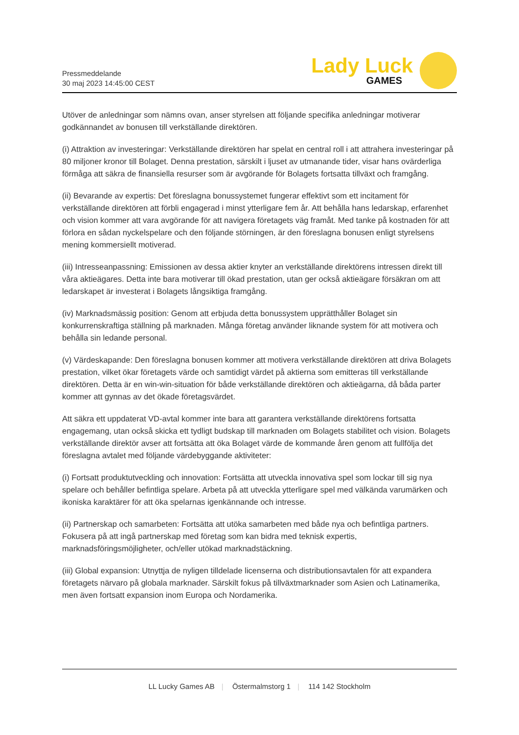Pressmeddelande
30 maj 2023 14:45:00 CEST
Lady Luck
GAMES
Utöver de anledningar som nämns ovan, anser styrelsen att följande specifika anledningar motiverar godkännandet av bonusen till verkställande direktören.
(i) Attraktion av investeringar: Verkställande direktören har spelat en central roll i att attrahera investeringar på 80 miljoner kronor till Bolaget. Denna prestation, särskilt i ljuset av utmanande tider, visar hans ovärderliga förmåga att säkra de finansiella resurser som är avgörande för Bolagets fortsatta tillväxt och framgång.
(ii) Bevarande av expertis: Det föreslagna bonussystemet fungerar effektivt som ett incitament för verkställande direktören att förbli engagerad i minst ytterligare fem år. Att behålla hans ledarskap, erfarenhet och vision kommer att vara avgörande för att navigera företagets väg framåt. Med tanke på kostnaden för att förlora en sådan nyckelspelare och den följande störningen, är den föreslagna bonusen enligt styrelsens mening kommersiellt motiverad.
(iii) Intresseanpassning: Emissionen av dessa aktier knyter an verkställande direktörens intressen direkt till våra aktieägares. Detta inte bara motiverar till ökad prestation, utan ger också aktieägare försäkran om att ledarskapet är investerat i Bolagets långsiktiga framgång.
(iv) Marknadsmässig position: Genom att erbjuda detta bonussystem upprätthåller Bolaget sin konkurrenskraftiga ställning på marknaden. Många företag använder liknande system för att motivera och behålla sin ledande personal.
(v) Värdeskapande: Den föreslagna bonusen kommer att motivera verkställande direktören att driva Bolagets prestation, vilket ökar företagets värde och samtidigt värdet på aktierna som emitteras till verkställande direktören. Detta är en win-win-situation för både verkställande direktören och aktieägarna, då båda parter kommer att gynnas av det ökade företagsvärdet.
Att säkra ett uppdaterat VD-avtal kommer inte bara att garantera verkställande direktörens fortsatta engagemang, utan också skicka ett tydligt budskap till marknaden om Bolagets stabilitet och vision. Bolagets verkställande direktör avser att fortsätta att öka Bolaget värde de kommande åren genom att fullfölja det föreslagna avtalet med följande värdebyggande aktiviteter:
(i) Fortsatt produktutveckling och innovation: Fortsätta att utveckla innovativa spel som lockar till sig nya spelare och behåller befintliga spelare. Arbeta på att utveckla ytterligare spel med välkända varumärken och ikoniska karaktärer för att öka spelarnas igenkännande och intresse.
(ii) Partnerskap och samarbeten: Fortsätta att utöka samarbeten med både nya och befintliga partners. Fokusera på att ingå partnerskap med företag som kan bidra med teknisk expertis, marknadsföringsmöjligheter, och/eller utökad marknadstäckning.
(iii) Global expansion: Utnyttja de nyligen tilldelade licenserna och distributionsavtalen för att expandera företagets närvaro på globala marknader. Särskilt fokus på tillväxtmarknader som Asien och Latinamerika, men även fortsatt expansion inom Europa och Nordamerika.
LL Lucky Games AB | Östermalmstorg 1 | 114 142 Stockholm